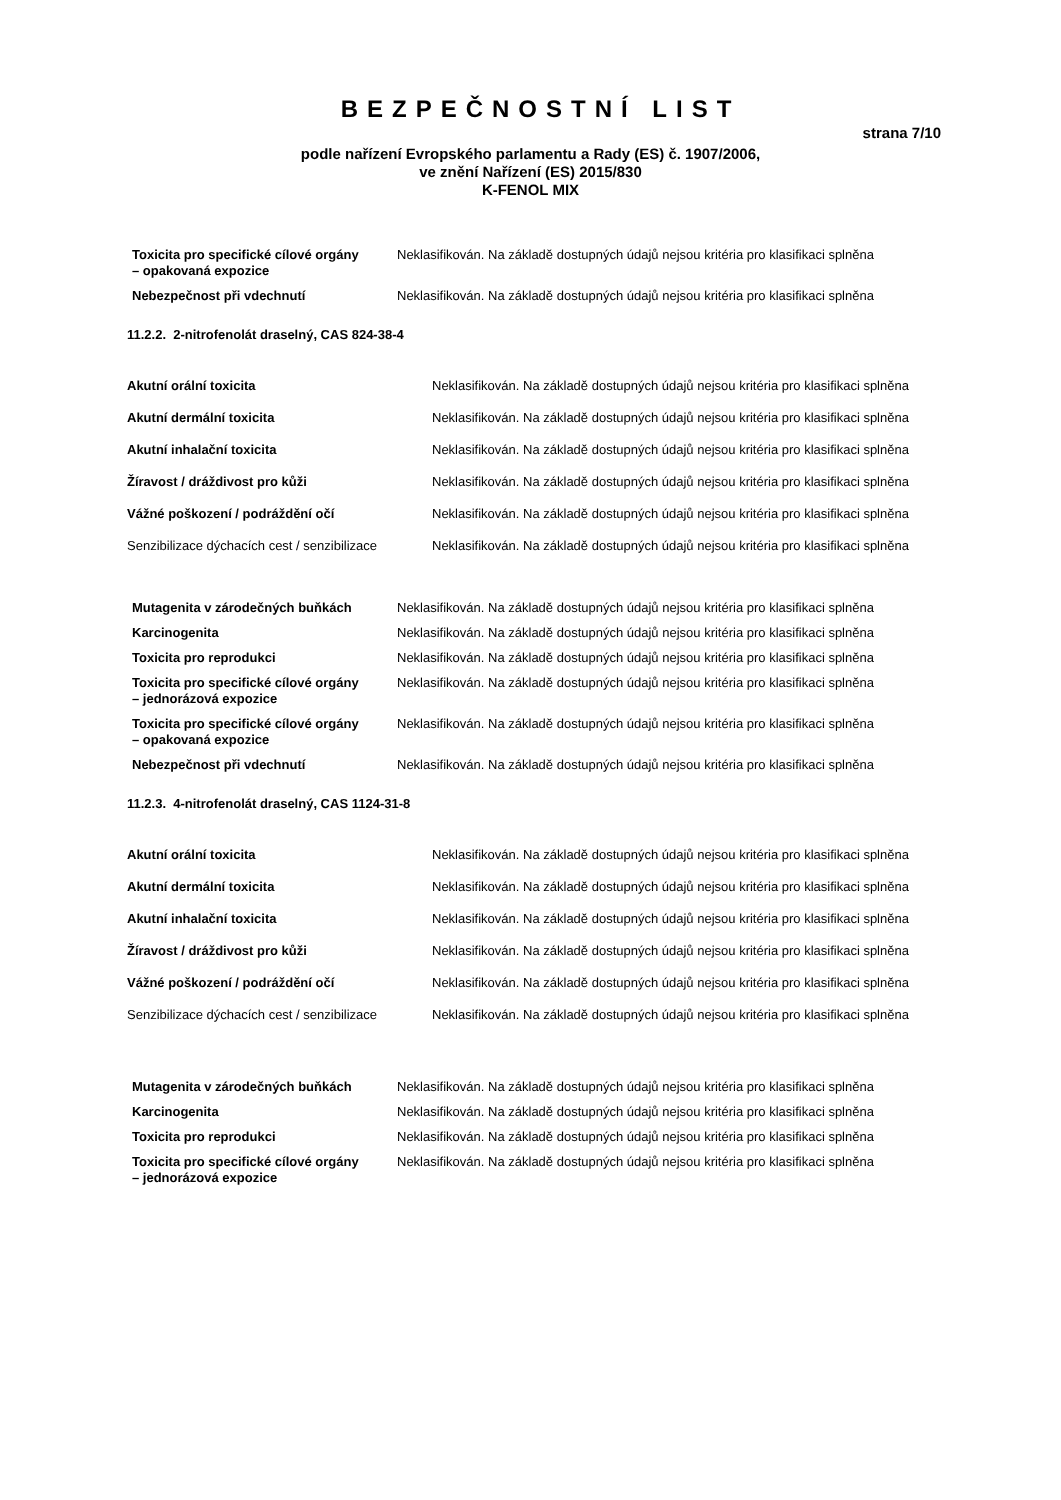BEZPEČNOSTNÍ LIST
strana 7/10
podle nařízení Evropského parlamentu a Rady (ES) č. 1907/2006,
ve znění Nařízení (ES) 2015/830
K-FENOL MIX
| Toxicita pro specifické cílové orgány – opakovaná expozice | Neklasifikován. Na základě dostupných údajů nejsou kritéria pro klasifikaci splněna |
| Nebezpečnost při vdechnutí | Neklasifikován. Na základě dostupných údajů nejsou kritéria pro klasifikaci splněna |
11.2.2. 2-nitrofenolát draselný, CAS 824-38-4
| Akutní orální toxicita | Neklasifikován. Na základě dostupných údajů nejsou kritéria pro klasifikaci splněna |
| Akutní dermální toxicita | Neklasifikován. Na základě dostupných údajů nejsou kritéria pro klasifikaci splněna |
| Akutní inhalační toxicita | Neklasifikován. Na základě dostupných údajů nejsou kritéria pro klasifikaci splněna |
| Žíravost / dráždivost pro kůži | Neklasifikován. Na základě dostupných údajů nejsou kritéria pro klasifikaci splněna |
| Vážné poškození / podráždění očí | Neklasifikován. Na základě dostupných údajů nejsou kritéria pro klasifikaci splněna |
| Senzibilizace dýchacích cest / senzibilizace | Neklasifikován. Na základě dostupných údajů nejsou kritéria pro klasifikaci splněna |
| Mutagenita v zárodečných buňkách | Neklasifikován. Na základě dostupných údajů nejsou kritéria pro klasifikaci splněna |
| Karcinogenita | Neklasifikován. Na základě dostupných údajů nejsou kritéria pro klasifikaci splněna |
| Toxicita pro reprodukci | Neklasifikován. Na základě dostupných údajů nejsou kritéria pro klasifikaci splněna |
| Toxicita pro specifické cílové orgány – jednorázová expozice | Neklasifikován. Na základě dostupných údajů nejsou kritéria pro klasifikaci splněna |
| Toxicita pro specifické cílové orgány – opakovaná expozice | Neklasifikován. Na základě dostupných údajů nejsou kritéria pro klasifikaci splněna |
| Nebezpečnost při vdechnutí | Neklasifikován. Na základě dostupných údajů nejsou kritéria pro klasifikaci splněna |
11.2.3. 4-nitrofenolát draselný, CAS 1124-31-8
| Akutní orální toxicita | Neklasifikován. Na základě dostupných údajů nejsou kritéria pro klasifikaci splněna |
| Akutní dermální toxicita | Neklasifikován. Na základě dostupných údajů nejsou kritéria pro klasifikaci splněna |
| Akutní inhalační toxicita | Neklasifikován. Na základě dostupných údajů nejsou kritéria pro klasifikaci splněna |
| Žíravost / dráždivost pro kůži | Neklasifikován. Na základě dostupných údajů nejsou kritéria pro klasifikaci splněna |
| Vážné poškození / podráždění očí | Neklasifikován. Na základě dostupných údajů nejsou kritéria pro klasifikaci splněna |
| Senzibilizace dýchacích cest / senzibilizace | Neklasifikován. Na základě dostupných údajů nejsou kritéria pro klasifikaci splněna |
| Mutagenita v zárodečných buňkách | Neklasifikován. Na základě dostupných údajů nejsou kritéria pro klasifikaci splněna |
| Karcinogenita | Neklasifikován. Na základě dostupných údajů nejsou kritéria pro klasifikaci splněna |
| Toxicita pro reprodukci | Neklasifikován. Na základě dostupných údajů nejsou kritéria pro klasifikaci splněna |
| Toxicita pro specifické cílové orgány – jednorázová expozice | Neklasifikován. Na základě dostupných údajů nejsou kritéria pro klasifikaci splněna |